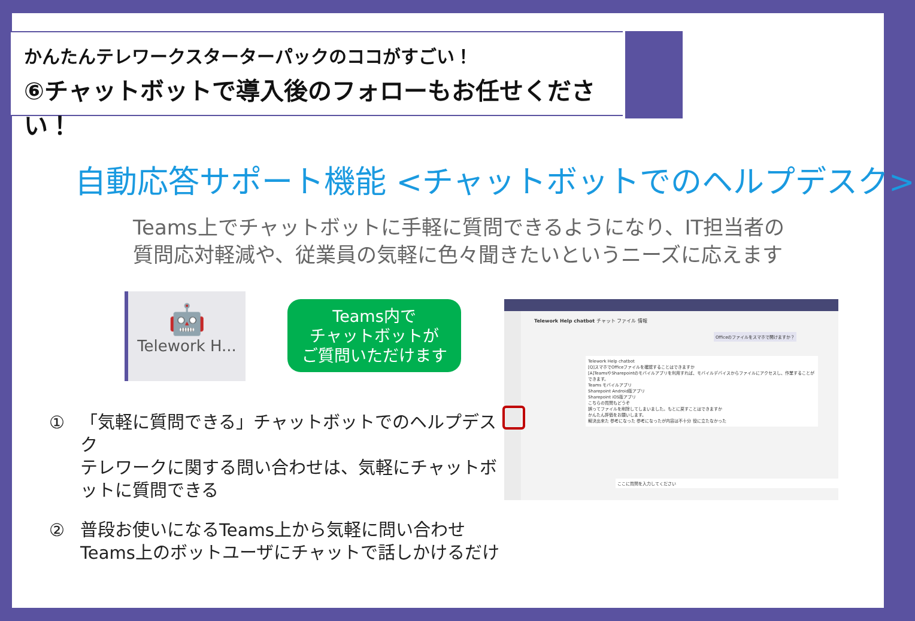かんたんテレワークスターターパックのココがすごい！
⑥チャットボットで導入後のフォローもお任せください！
自動応答サポート機能 <チャットボットでのヘルプデスク>
Teams上でチャットボットに手軽に質問できるようになり、IT担当者の
質問応対軽減や、従業員の気軽に色々聞きたいというニーズに応えます
🤖
Telework H...
Teams内で
チャットボットが
ご質問いただけます
① 「気軽に質問できる」チャットボットでのヘルプデスク
テレワークに関する問い合わせは、気軽にチャットボットに質問できる
② 普段お使いになるTeams上から気軽に問い合わせ
Teams上のボットユーザにチャットで話しかけるだけ
Telework Help chatbot チャット ファイル 情報
Officeのファイルをスマホで開けますか？
Telework Help chatbot
[Q]スマホでOfficeファイルを確認することはできますか
[A]TeamsやSharepointのモバイルアプリを利用すれば、モバイルデバイスからファイルにアクセスし、作業することができます。
Teams モバイルアプリ
Sharepoint Android版アプリ
Sharepoint iOS版アプリ
こちらの質問もどうぞ
誤ってファイルを削除してしまいました。もとに戻すことはできますか
かんたん評価をお願いします。
解決出来た 参考になった 参考になったが内容は不十分 役に立たなかった
ここに質問を入力してください